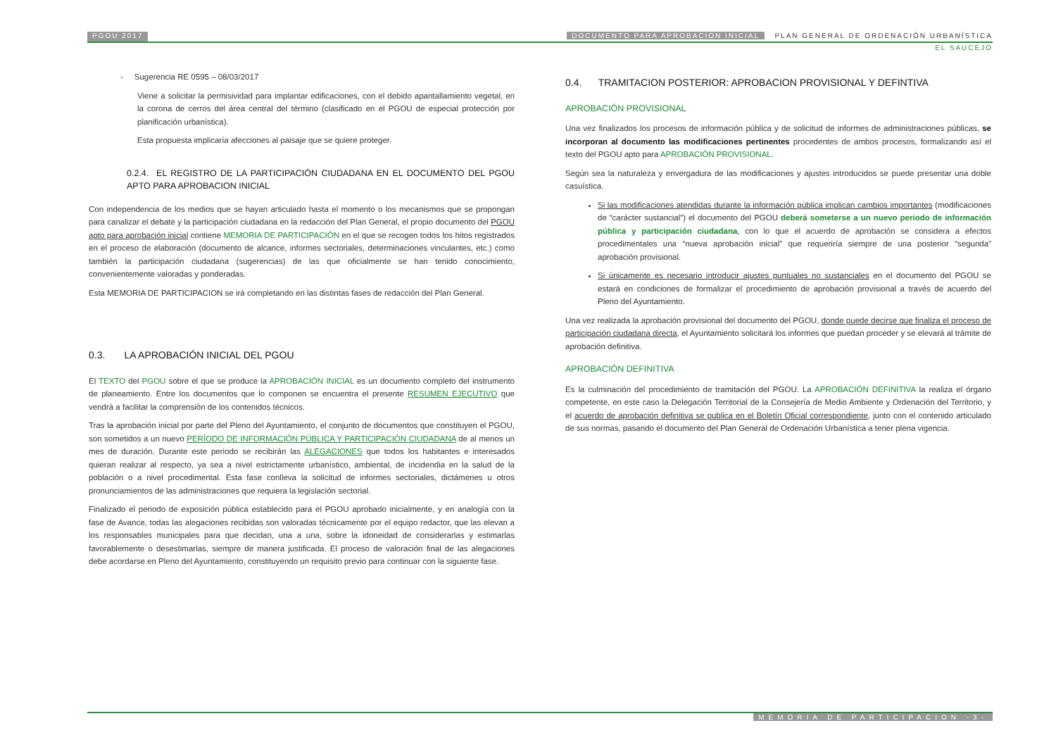PGOU 2017 DOCUMENTO PARA APROBACION INICIAL PLAN GENERAL DE ORDENACIÓN URBANÍSTICA
EL SAUCEJO
- Sugerencia RE 0595 – 08/03/2017
Viene a solicitar la permisividad para implantar edificaciones, con el debido apantallamiento vegetal, en la corona de cerros del área central del término (clasificado en el PGOU de especial protección por planificación urbanística).
Esta propuesta implicaría afecciones al paisaje que se quiere proteger.
0.2.4. EL REGISTRO DE LA PARTICIPACIÓN CIUDADANA EN EL DOCUMENTO DEL PGOU APTO PARA APROBACION INICIAL
Con independencia de los medios que se hayan articulado hasta el momento o los mecanismos que se propongan para canalizar el debate y la participación ciudadana en la redacción del Plan General, el propio documento del PGOU apto para aprobación inicial contiene MEMORIA DE PARTICIPACIÓN en el que se recogen todos los hitos registrados en el proceso de elaboración (documento de alcance, informes sectoriales, determinaciones vinculantes, etc.) como también la participación ciudadana (sugerencias) de las que oficialmente se han tenido conocimiento, convenientemente valoradas y ponderadas.
Esta MEMORIA DE PARTICIPACION se irá completando en las distintas fases de redacción del Plan General.
0.3. LA APROBACIÓN INICIAL DEL PGOU
El TEXTO del PGOU sobre el que se produce la APROBACIÓN INICIAL es un documento completo del instrumento de planeamiento. Entre los documentos que lo componen se encuentra el presente RESUMEN EJECUTIVO que vendrá a facilitar la comprensión de los contenidos técnicos.
Tras la aprobación inicial por parte del Pleno del Ayuntamiento, el conjunto de documentos que constituyen el PGOU, son sometidos a un nuevo PERÍODO DE INFORMACIÓN PÚBLICA Y PARTICIPACIÓN CIUDADANA de al menos un mes de duración. Durante este periodo se recibirán las ALEGACIONES que todos los habitantes e interesados quieran realizar al respecto, ya sea a nivel estrictamente urbanístico, ambiental, de incidendia en la salud de la población o a nivel procedimental. Esta fase conlleva la solicitud de informes sectoriales, dictámenes u otros pronunciamientos de las administraciones que requiera la legislación sectorial.
Finalizado el periodo de exposición pública establecido para el PGOU aprobado inicialmente, y en analogía con la fase de Avance, todas las alegaciones recibidas son valoradas técnicamente por el equipo redactor, que las elevan a los responsables municipales para que decidan, una a una, sobre la idoneidad de considerarlas y estimarlas favorablemente o desestimarlas, siempre de manera justificada. El proceso de valoración final de las alegaciones debe acordarse en Pleno del Ayuntamiento, constituyendo un requisito previo para continuar con la siguiente fase.
0.4. TRAMITACION POSTERIOR: APROBACION PROVISIONAL Y DEFINTIVA
APROBACIÓN PROVISIONAL
Una vez finalizados los procesos de información pública y de solicitud de informes de administraciones públicas, se incorporan al documento las modificaciones pertinentes procedentes de ambos procesos, formalizando así el texto del PGOU apto para APROBACIÓN PROVISIONAL.
Según sea la naturaleza y envergadura de las modificaciones y ajustes introducidos se puede presentar una doble casuística.
Si las modificaciones atendidas durante la información pública implican cambios importantes (modificaciones de “carácter sustancial”) el documento del PGOU deberá someterse a un nuevo periodo de información pública y participación ciudadana, con lo que el acuerdo de aprobación se considera a efectos procedimentales una “nueva aprobación inicial” que requeriría siempre de una posterior “segunda” aprobación provisional.
Si únicamente es necesario introducir ajustes puntuales no sustanciales en el documento del PGOU se estará en condiciones de formalizar el procedimiento de aprobación provisional a través de acuerdo del Pleno del Ayuntamiento.
Una vez realizada la aprobación provisional del documento del PGOU, donde puede decirse que finaliza el proceso de participación ciudadana directa, el Ayuntamiento solicitará los informes que puedan proceder y se elevará al trámite de aprobación definitiva.
APROBACIÓN DEFINITIVA
Es la culminación del procedimiento de tramitación del PGOU. La APROBACIÓN DEFINITIVA la realiza el órgano competente, en este caso la Delegación Territorial de la Consejería de Medio Ambiente y Ordenación del Territorio, y el acuerdo de aprobación definitiva se publica en el Boletín Oficial correspondiente, junto con el contenido articulado de sus normas, pasando el documento del Plan General de Ordenación Urbanística a tener plena vigencia.
MEMORIA DE PARTICIPACION -3-